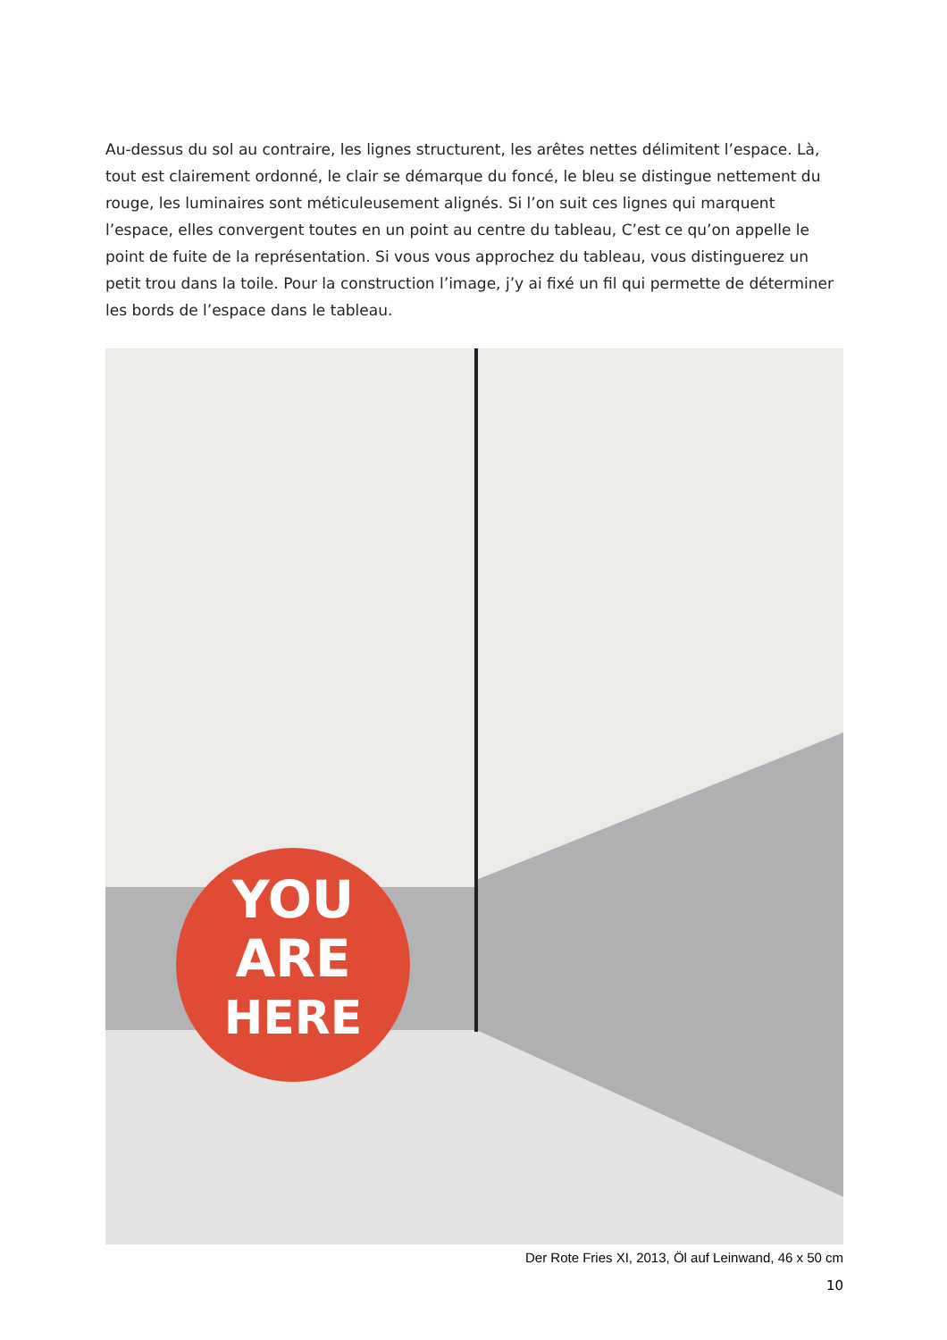Au-dessus du sol au contraire, les lignes structurent, les arêtes nettes délimitent l’espace. Là, tout est clairement ordonné, le clair se démarque du foncé, le bleu se distingue nettement du rouge, les luminaires sont méticuleusement alignés. Si l’on suit ces lignes qui marquent l’espace, elles convergent toutes en un point au centre du tableau, C’est ce qu’on appelle le point de fuite de la représentation. Si vous vous approchez du tableau, vous distinguerez un petit trou dans la toile. Pour la construction l’image, j’y ai fixé un fil qui permette de déterminer les bords de l’espace dans le tableau.
YOU
ARE
HERE
Der Rote Fries XI, 2013, Öl auf Leinwand, 46 x 50 cm
10